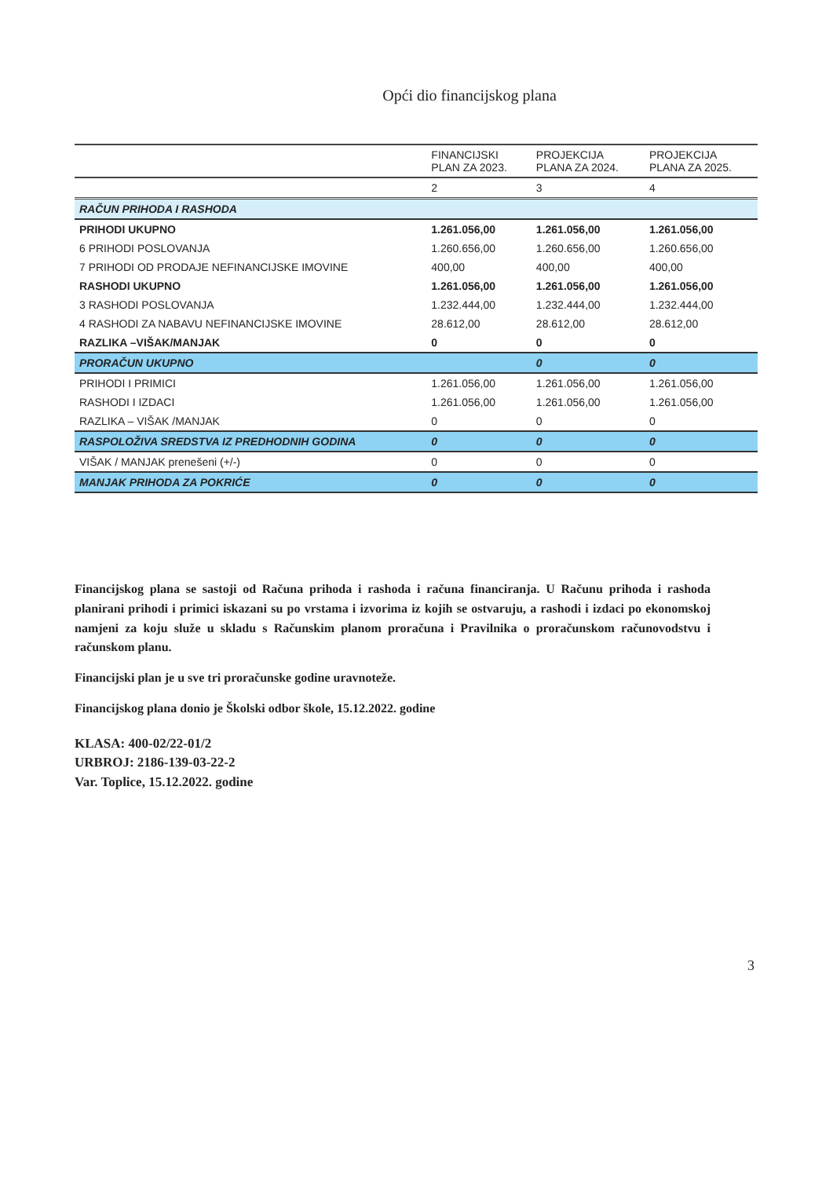Opći dio financijskog plana
| | FINANCIJSKI PLAN ZA 2023. | PROJEKCIJA PLANA ZA 2024. | PROJEKCIJA PLANA ZA 2025. |
| --- | --- | --- | --- |
| | 2 | 3 | 4 |
| RAČUN PRIHODA I RASHODA | | | |
| PRIHODI UKUPNO | 1.261.056,00 | 1.261.056,00 | 1.261.056,00 |
| 6 PRIHODI POSLOVANJA | 1.260.656,00 | 1.260.656,00 | 1.260.656,00 |
| 7 PRIHODI OD PRODAJE NEFINANCIJSKE IMOVINE | 400,00 | 400,00 | 400,00 |
| RASHODI UKUPNO | 1.261.056,00 | 1.261.056,00 | 1.261.056,00 |
| 3 RASHODI POSLOVANJA | 1.232.444,00 | 1.232.444,00 | 1.232.444,00 |
| 4 RASHODI ZA NABAVU NEFINANCIJSKE IMOVINE | 28.612,00 | 28.612,00 | 28.612,00 |
| RAZLIKA –VIŠAK/MANJAK | 0 | 0 | 0 |
| PRORAČUN UKUPNO | | 0 | 0 |
| PRIHODI I PRIMICI | 1.261.056,00 | 1.261.056,00 | 1.261.056,00 |
| RASHODI I IZDACI | 1.261.056,00 | 1.261.056,00 | 1.261.056,00 |
| RAZLIKA – VIŠAK /MANJAK | 0 | 0 | 0 |
| RASPOLOŽIVA SREDSTVA IZ PREDHODNIH GODINA | 0 | 0 | 0 |
| VIŠAK / MANJAK prenešeni (+/-) | 0 | 0 | 0 |
| MANJAK PRIHODA ZA POKRIĆE | 0 | 0 | 0 |
Financijskog plana se sastoji od Računa prihoda i rashoda i računa financiranja. U Računu prihoda i rashoda planirani prihodi i primici iskazani su po vrstama i izvorima iz kojih se ostvaruju, a rashodi i izdaci po ekonomskoj namjeni za koju služe u skladu s Računskim planom proračuna i Pravilnika o proračunskom računovodstvu i računskom planu.
Financijski plan je u sve tri proračunske godine uravnoteže.
Financijskog plana donio je Školski odbor škole, 15.12.2022. godine
KLASA: 400-02/22-01/2
URBROJ: 2186-139-03-22-2
Var. Toplice, 15.12.2022. godine
3